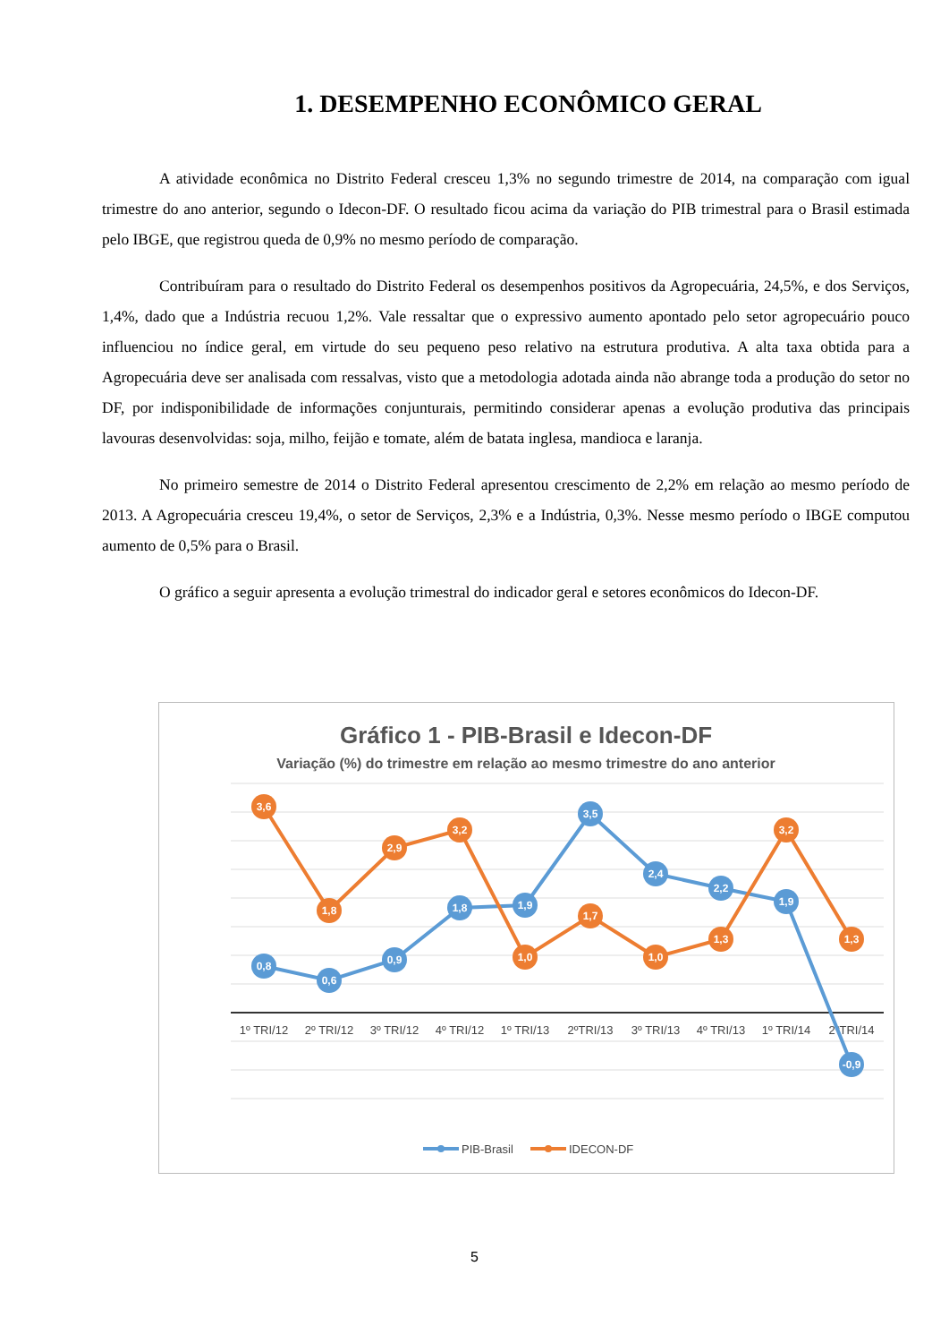1. DESEMPENHO ECONÔMICO GERAL
A atividade econômica no Distrito Federal cresceu 1,3% no segundo trimestre de 2014, na comparação com igual trimestre do ano anterior, segundo o Idecon-DF. O resultado ficou acima da variação do PIB trimestral para o Brasil estimada pelo IBGE, que registrou queda de 0,9% no mesmo período de comparação.
Contribuíram para o resultado do Distrito Federal os desempenhos positivos da Agropecuária, 24,5%, e dos Serviços, 1,4%, dado que a Indústria recuou 1,2%. Vale ressaltar que o expressivo aumento apontado pelo setor agropecuário pouco influenciou no índice geral, em virtude do seu pequeno peso relativo na estrutura produtiva. A alta taxa obtida para a Agropecuária deve ser analisada com ressalvas, visto que a metodologia adotada ainda não abrange toda a produção do setor no DF, por indisponibilidade de informações conjunturais, permitindo considerar apenas a evolução produtiva das principais lavouras desenvolvidas: soja, milho, feijão e tomate, além de batata inglesa, mandioca e laranja.
No primeiro semestre de 2014 o Distrito Federal apresentou crescimento de 2,2% em relação ao mesmo período de 2013. A Agropecuária cresceu 19,4%, o setor de Serviços, 2,3% e a Indústria, 0,3%. Nesse mesmo período o IBGE computou aumento de 0,5% para o Brasil.
O gráfico a seguir apresenta a evolução trimestral do indicador geral e setores econômicos do Idecon-DF.
Gráfico 1 - PIB-Brasil e Idecon-DF
Variação (%) do trimestre em relação ao mesmo trimestre do ano anterior
1º TRI/12
2º TRI/12
3º TRI/12
4º TRI/12
1º TRI/13
2ºTRI/13
3º TRI/13
4º TRI/13
1º TRI/14
2ºTRI/14
0,8
0,6
0,9
1,8
1,9
3,5
2,4
2,2
1,9
-0,9
3,6
1,8
2,9
3,2
1,0
1,7
1,0
1,3
3,2
1,3
PIB-Brasil
IDECON-DF
5